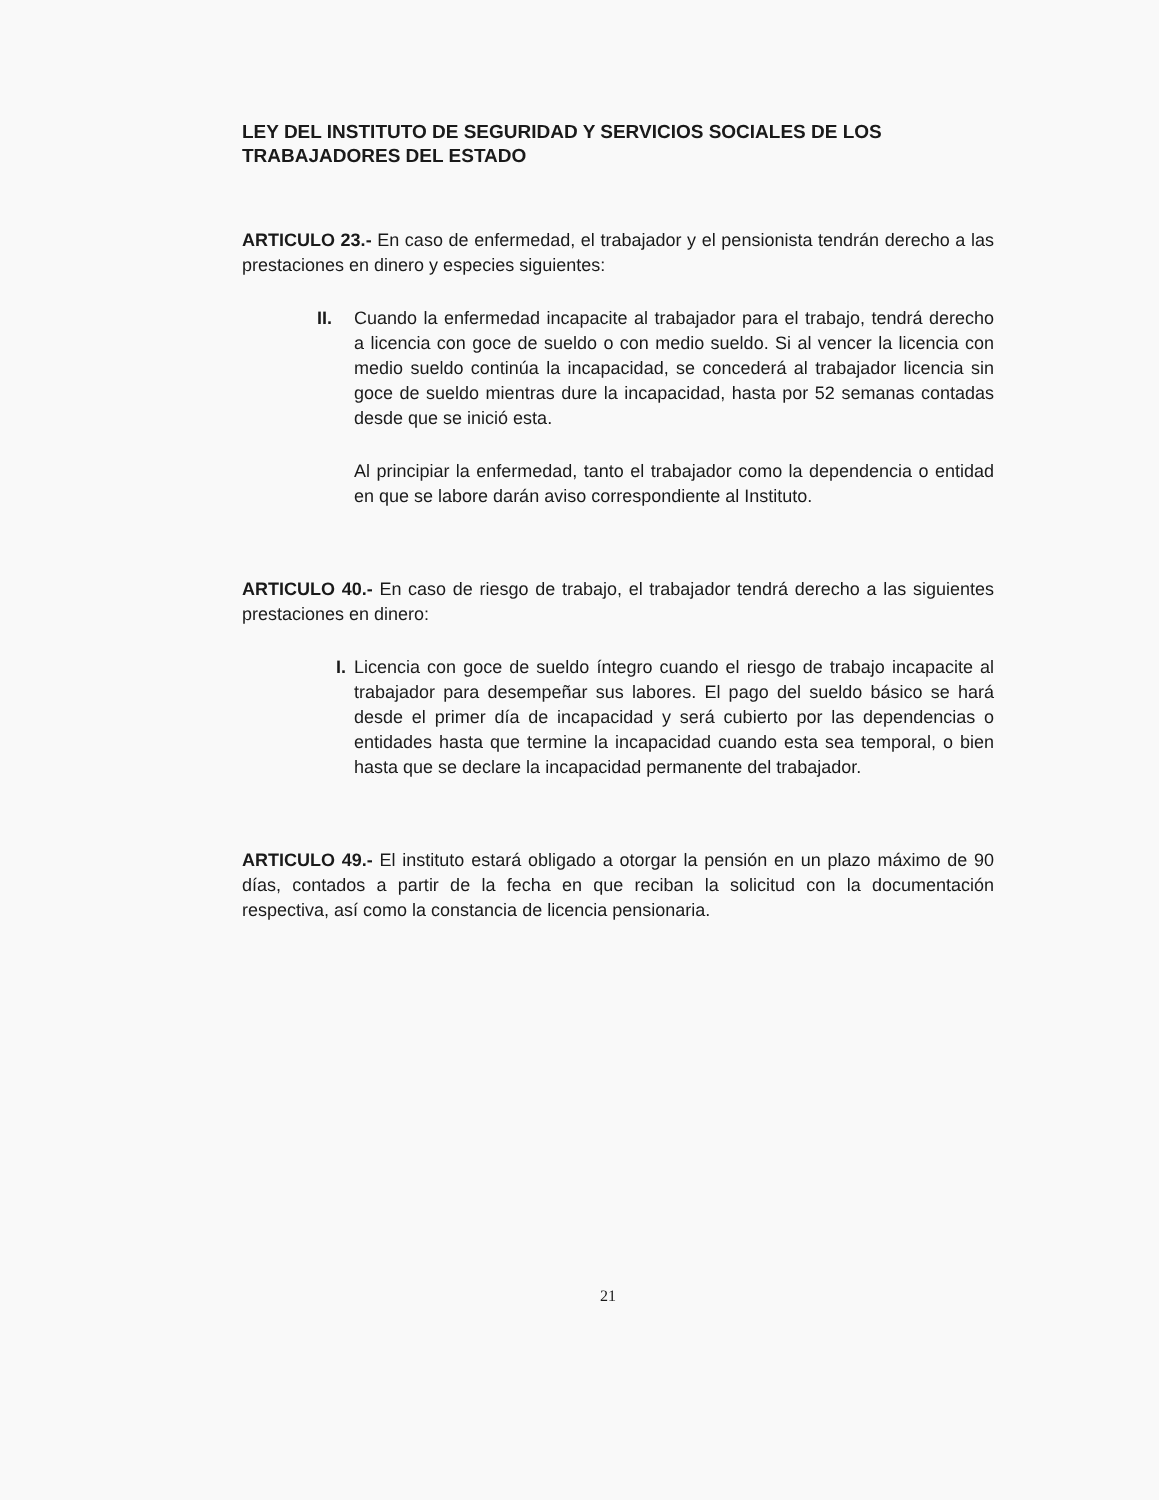LEY DEL INSTITUTO DE SEGURIDAD Y SERVICIOS SOCIALES DE LOS TRABAJADORES DEL ESTADO
ARTICULO 23.- En caso de enfermedad, el trabajador y el pensionista tendrán derecho a las prestaciones en dinero y especies siguientes:
II. Cuando la enfermedad incapacite al trabajador para el trabajo, tendrá derecho a licencia con goce de sueldo o con medio sueldo. Si al vencer la licencia con medio sueldo continúa la incapacidad, se concederá al trabajador licencia sin goce de sueldo mientras dure la incapacidad, hasta por 52 semanas contadas desde que se inició esta.
Al principiar la enfermedad, tanto el trabajador como la dependencia o entidad en que se labore darán aviso correspondiente al Instituto.
ARTICULO 40.- En caso de riesgo de trabajo, el trabajador tendrá derecho a las siguientes prestaciones en dinero:
I. Licencia con goce de sueldo íntegro cuando el riesgo de trabajo incapacite al trabajador para desempeñar sus labores. El pago del sueldo básico se hará desde el primer día de incapacidad y será cubierto por las dependencias o entidades hasta que termine la incapacidad cuando esta sea temporal, o bien hasta que se declare la incapacidad permanente del trabajador.
ARTICULO 49.- El instituto estará obligado a otorgar la pensión en un plazo máximo de 90 días, contados a partir de la fecha en que reciban la solicitud con la documentación respectiva, así como la constancia de licencia pensionaria.
21